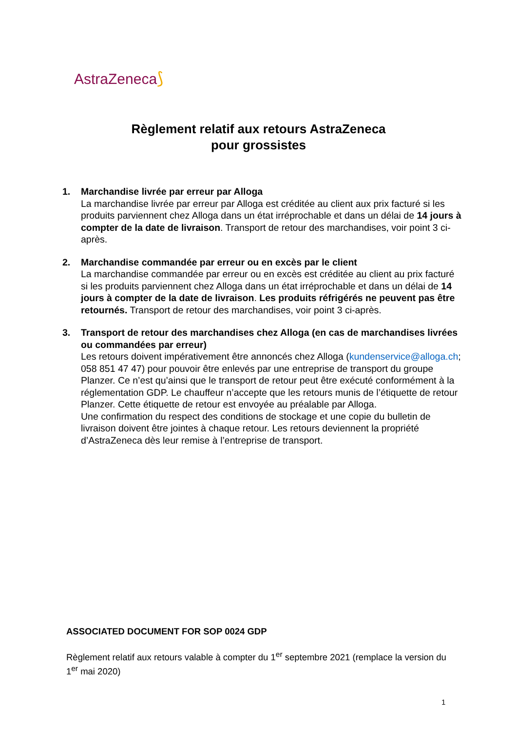AstraZeneca⟆
Règlement relatif aux retours AstraZeneca
pour grossistes
1. Marchandise livrée par erreur par Alloga
La marchandise livrée par erreur par Alloga est créditée au client aux prix facturé si les produits parviennent chez Alloga dans un état irréprochable et dans un délai de 14 jours à compter de la date de livraison. Transport de retour des marchandises, voir point 3 ci-après.
2. Marchandise commandée par erreur ou en excès par le client
La marchandise commandée par erreur ou en excès est créditée au client au prix facturé si les produits parviennent chez Alloga dans un état irréprochable et dans un délai de 14 jours à compter de la date de livraison. Les produits réfrigérés ne peuvent pas être retournés. Transport de retour des marchandises, voir point 3 ci-après.
3. Transport de retour des marchandises chez Alloga (en cas de marchandises livrées ou commandées par erreur)
Les retours doivent impérativement être annoncés chez Alloga (kundenservice@alloga.ch; 058 851 47 47) pour pouvoir être enlevés par une entreprise de transport du groupe Planzer. Ce n’est qu’ainsi que le transport de retour peut être exécuté conformément à la réglementation GDP. Le chauffeur n’accepte que les retours munis de l’étiquette de retour Planzer. Cette étiquette de retour est envoyée au préalable par Alloga.
Une confirmation du respect des conditions de stockage et une copie du bulletin de livraison doivent être jointes à chaque retour. Les retours deviennent la propriété d’AstraZeneca dès leur remise à l’entreprise de transport.
ASSOCIATED DOCUMENT FOR SOP 0024 GDP
Règlement relatif aux retours valable à compter du 1<sup>er</sup> septembre 2021 (remplace la version du 1<sup>er</sup> mai 2020)
1